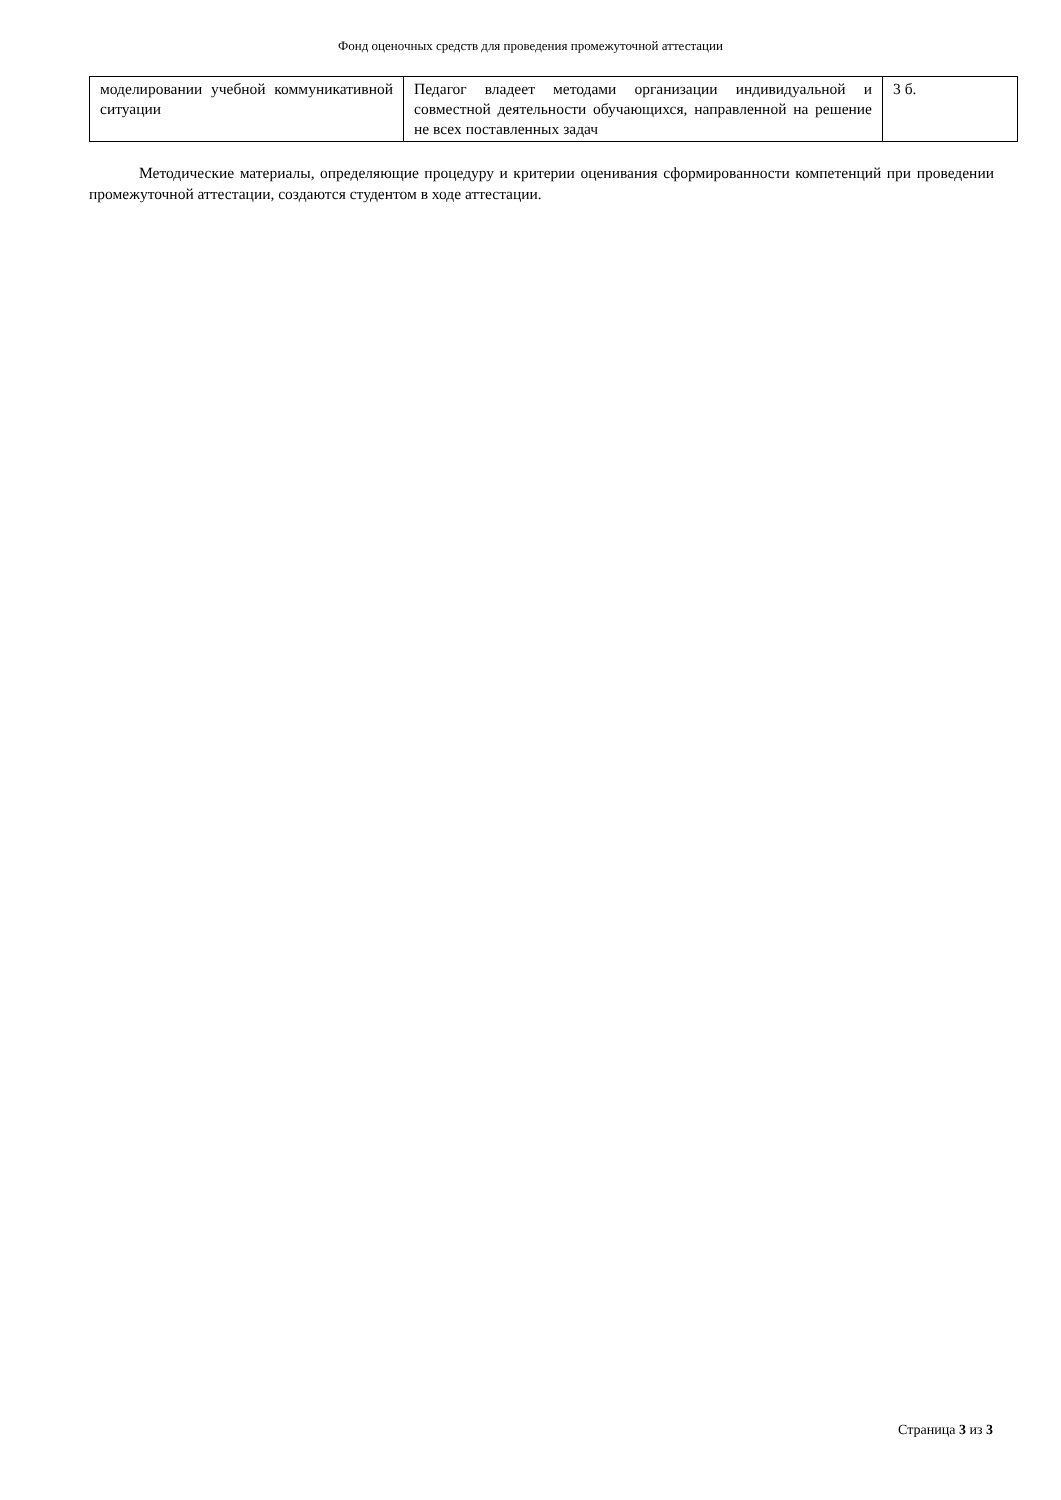Фонд оценочных средств для проведения промежуточной аттестации
| моделировании учебной коммуникативной ситуации | Педагог владеет методами организации индивидуальной и совместной деятельности обучающихся, направленной на решение не всех поставленных задач | 3 б. |
Методические материалы, определяющие процедуру и критерии оценивания сформированности компетенций при проведении промежуточной аттестации, создаются студентом в ходе аттестации.
Страница 3 из 3